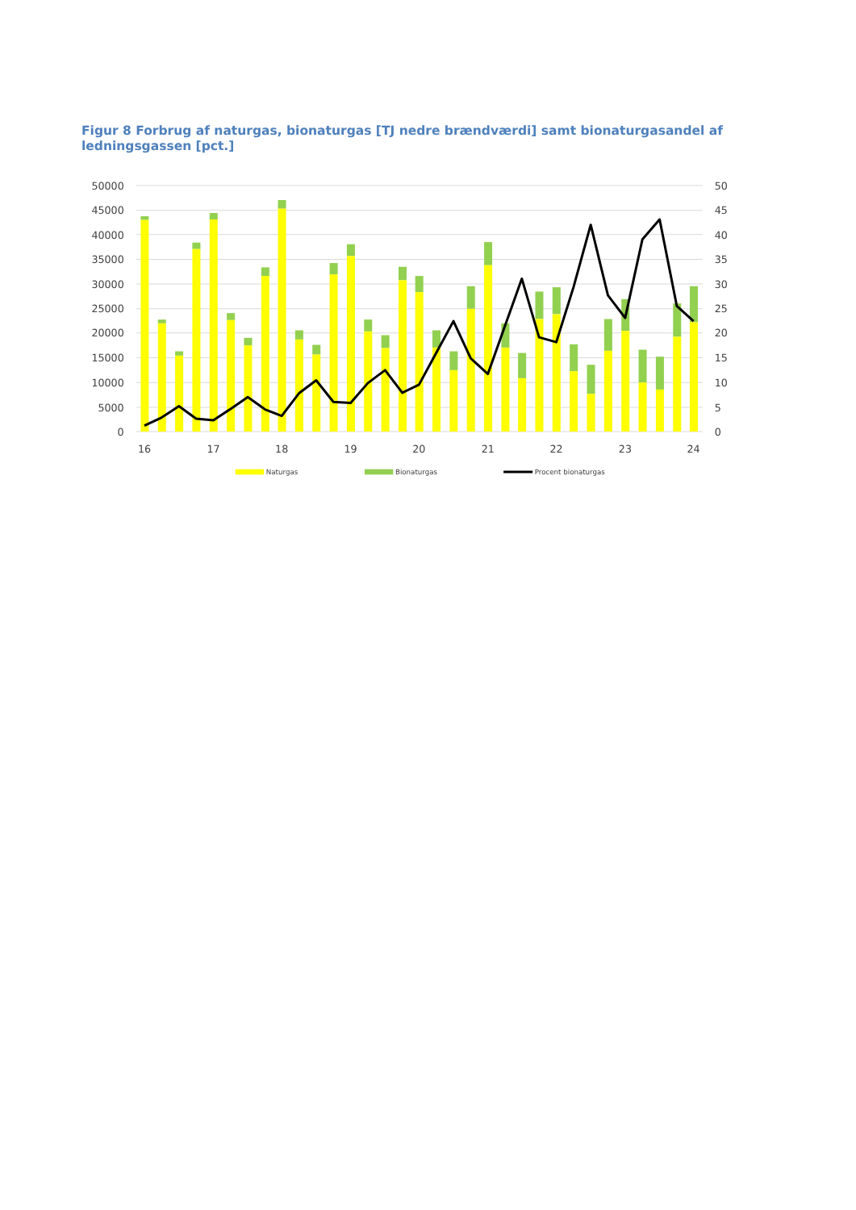Figur 8 Forbrug af naturgas, bionaturgas [TJ nedre brændværdi] samt bionaturgasandel af ledningsgassen [pct.]
50000
45000
40000
35000
30000
25000
20000
15000
10000
5000
0
50
45
40
35
30
25
20
15
10
5
0
16
17
18
19
20
21
22
23
24
Naturgas
Bionaturgas
Procent bionaturgas